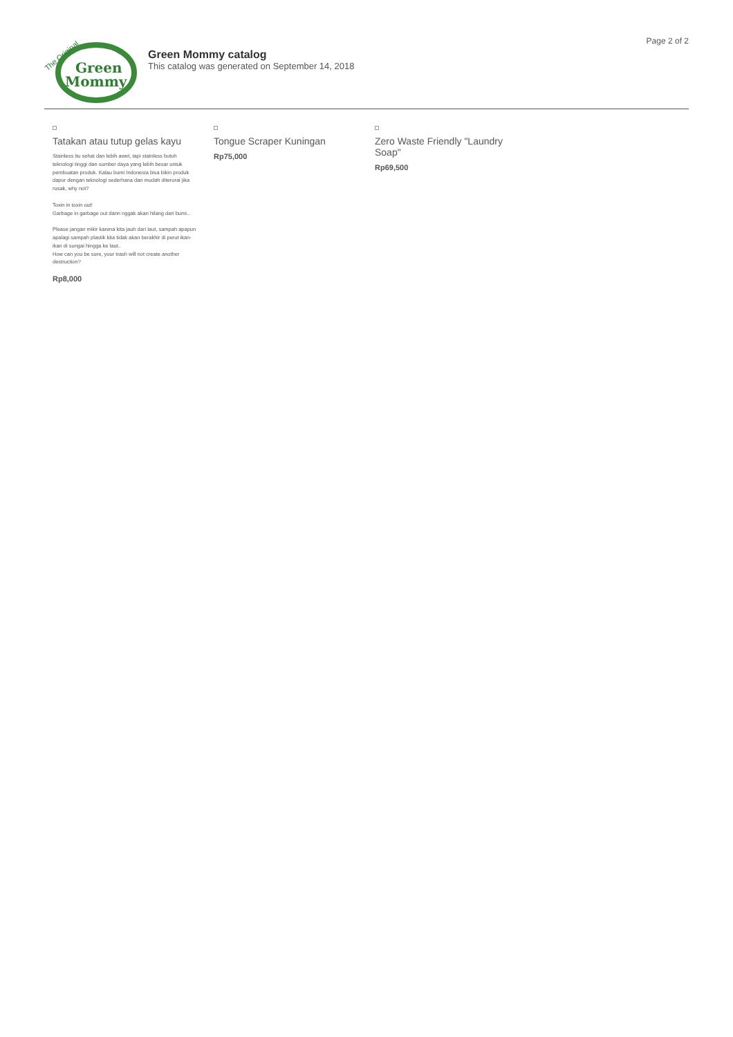Green
Mommy
The Original
Green Mommy catalog
This catalog was generated on September 14, 2018
Page 2 of 2
Tatakan atau tutup gelas kayu
Stainless itu sehat dan lebih awet, tapi stainless butuh teknologi tinggi dan sumber daya yang lebih besar untuk pembuatan produk. Kalau bumi Indonesia bisa bikin produk dapur dengan teknologi sederhana dan mudah diterurai jika rusak, why not?
Toxin in toxin out!
Garbage in garbage out dann nggak akan hilang dari bumi...
Please jangan mikir karena kita jauh dari laut, sampah apapun apalagi sampah plastik kita tidak akan berakhir di perut ikan-ikan di sungai hingga ke laut..
How can you be sure, your trash will not create another destruction?
Rp8,000
Tongue Scraper Kuningan
Rp75,000
Zero Waste Friendly "Laundry Soap"
Rp69,500